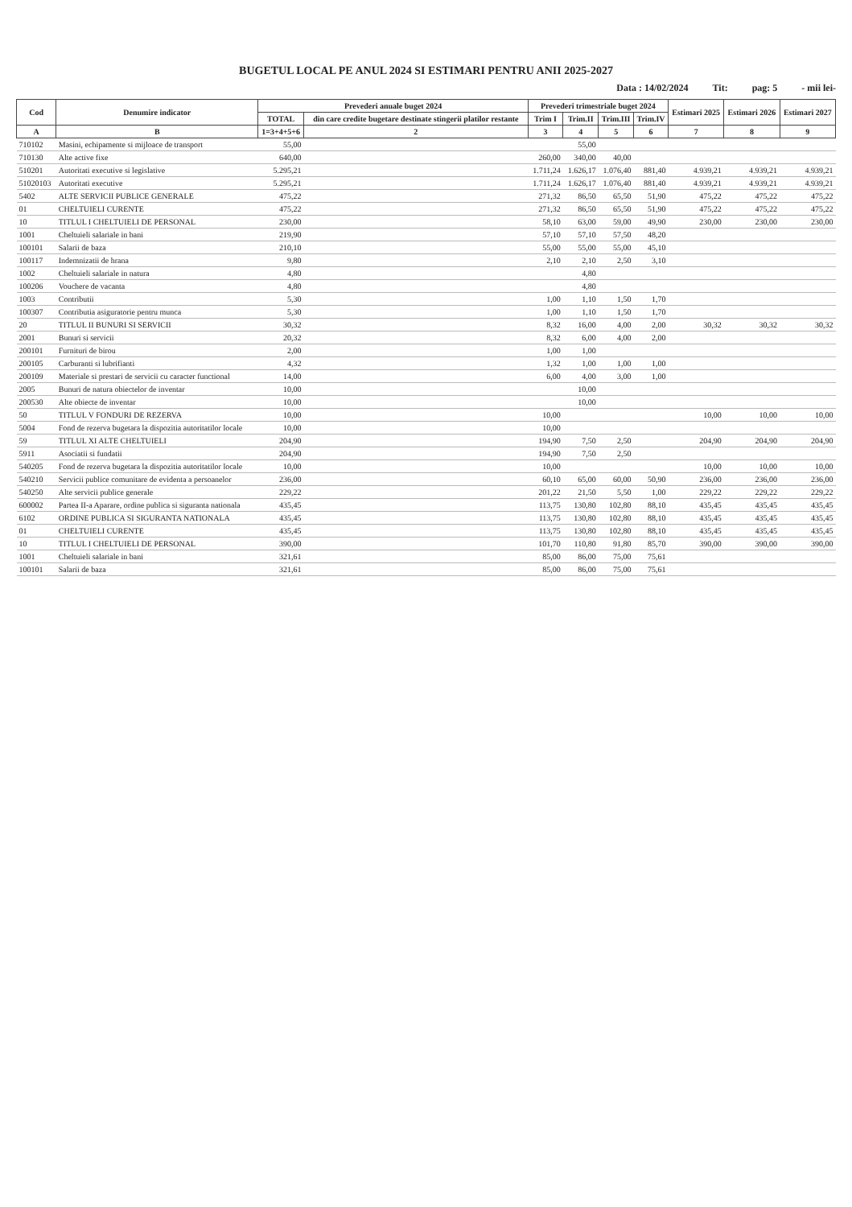BUGETUL LOCAL PE ANUL 2024 SI ESTIMARI PENTRU ANII 2025-2027
Data : 14/02/2024 Tit: pag: 5 - mii lei-
| Cod | Denumire indicator | Prevederi anuale buget 2024 | | Prevederi trimestriale buget 2024 | | | | Estimari 2025 | Estimari 2026 | Estimari 2027 |
| --- | --- | --- | --- | --- | --- | --- | --- | --- | --- | --- |
| | | TOTAL | din care credite bugetare destinate stingerii platilor restante | Trim I | Trim.II | Trim.III | Trim.IV | | | |
| A | B | 1=3+4+5+6 | 2 | 3 | 4 | 5 | 6 | 7 | 8 | 9 |
| 710102 | Masini, echipamente si mijloace de transport | 55,00 | | | 55,00 | | | | | |
| 710130 | Alte active fixe | 640,00 | | 260,00 | 340,00 | 40,00 | | | | |
| 510201 | Autoritati executive si legislative | 5.295,21 | | 1.711,24 | 1.626,17 | 1.076,40 | 881,40 | 4.939,21 | 4.939,21 | 4.939,21 |
| 51020103 | Autoritati executive | 5.295,21 | | 1.711,24 | 1.626,17 | 1.076,40 | 881,40 | 4.939,21 | 4.939,21 | 4.939,21 |
| 5402 | ALTE SERVICII PUBLICE GENERALE | 475,22 | | 271,32 | 86,50 | 65,50 | 51,90 | 475,22 | 475,22 | 475,22 |
| 01 | CHELTUIELI CURENTE | 475,22 | | 271,32 | 86,50 | 65,50 | 51,90 | 475,22 | 475,22 | 475,22 |
| 10 | TITLUL I CHELTUIELI DE PERSONAL | 230,00 | | 58,10 | 63,00 | 59,00 | 49,90 | 230,00 | 230,00 | 230,00 |
| 1001 | Cheltuieli salariale in bani | 219,90 | | 57,10 | 57,10 | 57,50 | 48,20 | | | |
| 100101 | Salarii de baza | 210,10 | | 55,00 | 55,00 | 55,00 | 45,10 | | | |
| 100117 | Indemnizatii de hrana | 9,80 | | 2,10 | 2,10 | 2,50 | 3,10 | | | |
| 1002 | Cheltuieli salariale in natura | 4,80 | | | 4,80 | | | | | |
| 100206 | Vouchere de vacanta | 4,80 | | | 4,80 | | | | | |
| 1003 | Contributii | 5,30 | | 1,00 | 1,10 | 1,50 | 1,70 | | | |
| 100307 | Contributia asiguratorie pentru munca | 5,30 | | 1,00 | 1,10 | 1,50 | 1,70 | | | |
| 20 | TITLUL II BUNURI SI SERVICII | 30,32 | | 8,32 | 16,00 | 4,00 | 2,00 | 30,32 | 30,32 | 30,32 |
| 2001 | Bunuri si servicii | 20,32 | | 8,32 | 6,00 | 4,00 | 2,00 | | | |
| 200101 | Furnituri de birou | 2,00 | | 1,00 | 1,00 | | | | | |
| 200105 | Carburanti si lubrifianti | 4,32 | | 1,32 | 1,00 | 1,00 | 1,00 | | | |
| 200109 | Materiale si prestari de servicii cu caracter functional | 14,00 | | 6,00 | 4,00 | 3,00 | 1,00 | | | |
| 2005 | Bunuri de natura obiectelor de inventar | 10,00 | | | 10,00 | | | | | |
| 200530 | Alte obiecte de inventar | 10,00 | | | 10,00 | | | | | |
| 50 | TITLUL V FONDURI DE REZERVA | 10,00 | | 10,00 | | | | 10,00 | 10,00 | 10,00 |
| 5004 | Fond de rezerva bugetara la dispozitia autoritatilor locale | 10,00 | | 10,00 | | | | | | |
| 59 | TITLUL XI ALTE CHELTUIELI | 204,90 | | 194,90 | 7,50 | 2,50 | | 204,90 | 204,90 | 204,90 |
| 5911 | Asociatii si fundatii | 204,90 | | 194,90 | 7,50 | 2,50 | | | | |
| 540205 | Fond de rezerva bugetara la dispozitia autoritatilor locale | 10,00 | | 10,00 | | | | 10,00 | 10,00 | 10,00 |
| 540210 | Servicii publice comunitare de evidenta a persoanelor | 236,00 | | 60,10 | 65,00 | 60,00 | 50,90 | 236,00 | 236,00 | 236,00 |
| 540250 | Alte servicii publice generale | 229,22 | | 201,22 | 21,50 | 5,50 | 1,00 | 229,22 | 229,22 | 229,22 |
| 600002 | Partea II-a Aparare, ordine publica si siguranta nationala | 435,45 | | 113,75 | 130,80 | 102,80 | 88,10 | 435,45 | 435,45 | 435,45 |
| 6102 | ORDINE PUBLICA SI SIGURANTA NATIONALA | 435,45 | | 113,75 | 130,80 | 102,80 | 88,10 | 435,45 | 435,45 | 435,45 |
| 01 | CHELTUIELI CURENTE | 435,45 | | 113,75 | 130,80 | 102,80 | 88,10 | 435,45 | 435,45 | 435,45 |
| 10 | TITLUL I CHELTUIELI DE PERSONAL | 390,00 | | 101,70 | 110,80 | 91,80 | 85,70 | 390,00 | 390,00 | 390,00 |
| 1001 | Cheltuieli salariale in bani | 321,61 | | 85,00 | 86,00 | 75,00 | 75,61 | | | |
| 100101 | Salarii de baza | 321,61 | | 85,00 | 86,00 | 75,00 | 75,61 | | | |